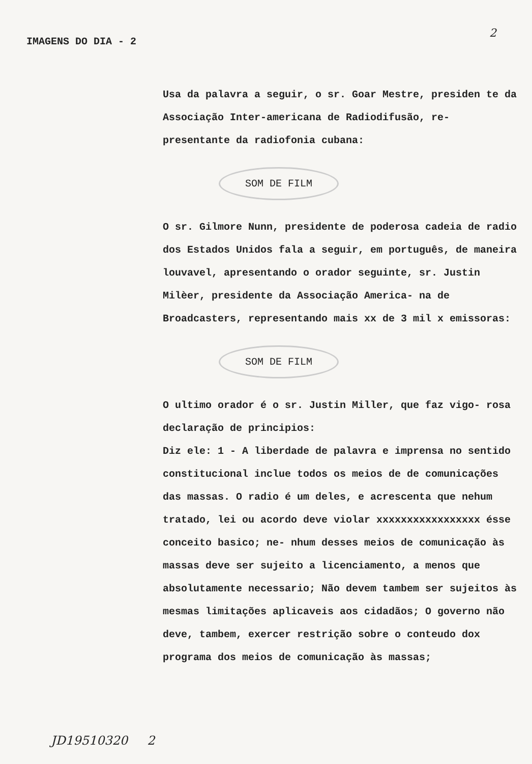IMAGENS DO DIA - 2
2
Usa da palavra a seguir, o sr. Goar Mestre, presiden te da Associação Inter-americana de Radiodifusão, re- presentante da radiofonia cubana:
SOM DE FILM
O sr. Gilmore Nunn, presidente de poderosa cadeia de radio dos Estados Unidos fala a seguir, em português, de maneira louvavel, apresentando o orador seguinte, sr. Justin Milèer, presidente da Associação America- na de Broadcasters, representando mais xx de 3 mil x emissoras:
SOM DE FILM
O ultimo orador é o sr. Justin Miller, que faz vigo- rosa declaração de principios:
Diz ele: 1 - A liberdade de palavra e imprensa no sentido constitucional inclue todos os meios de de comunicações das massas. O radio é um deles, e acrescenta que nehum tratado, lei ou acordo deve violar xxxxxxxxxxxxxxxxx ésse conceito basico; ne- nhum desses meios de comunicação às massas deve ser sujeito a licenciamento, a menos que absolutamente necessario; Não devem tambem ser sujeitos às mesmas limitações aplicaveis aos cidadãos; O governo não deve, tambem, exercer restrição sobre o conteudo dox programa dos meios de comunicação às massas;
JD19510320 2